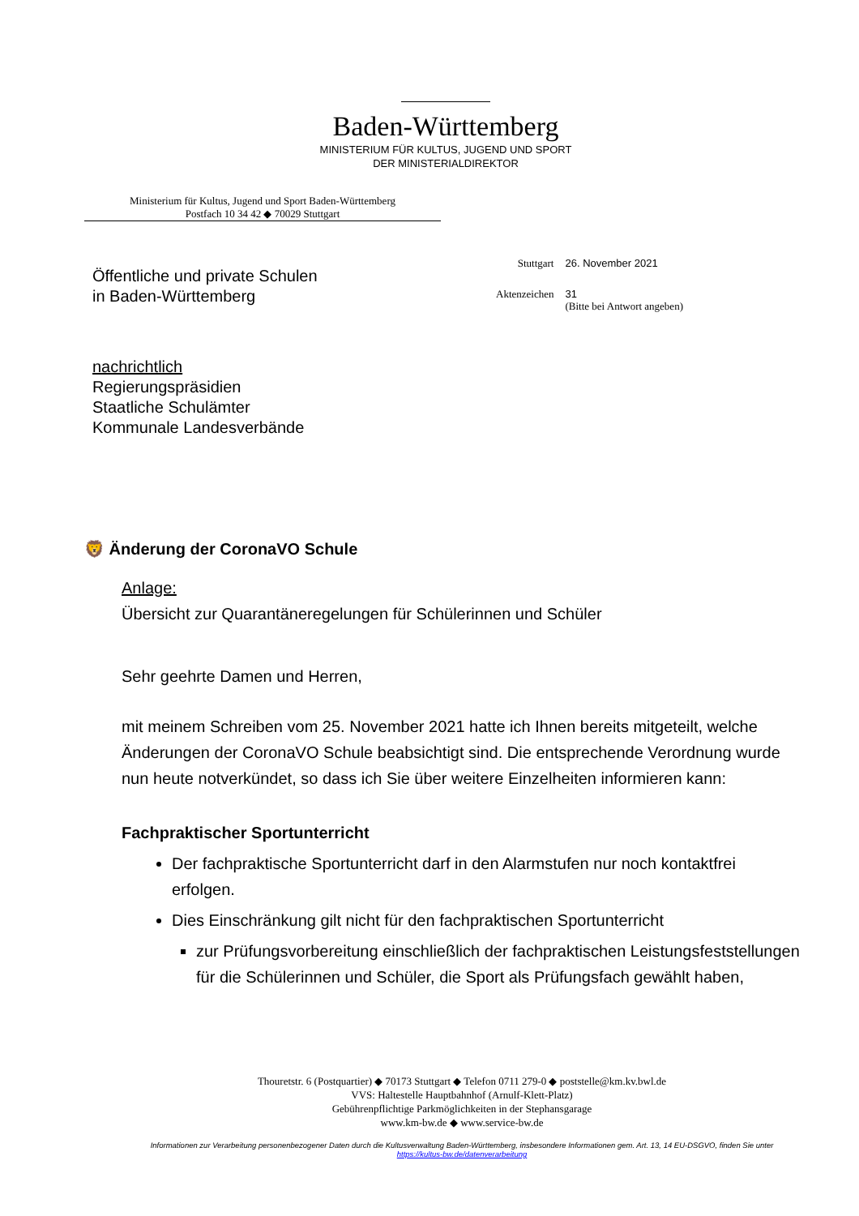Baden-Württemberg
MINISTERIUM FÜR KULTUS, JUGEND UND SPORT
DER MINISTERIALDIREKTOR
Ministerium für Kultus, Jugend und Sport Baden-Württemberg
Postfach 10 34 42 ◆ 70029 Stuttgart
Öffentliche und private Schulen
in Baden-Württemberg
| Stuttgart | 26. November 2021 |
| Aktenzeichen | 31 (Bitte bei Antwort angeben) |
nachrichtlich
Regierungspräsidien
Staatliche Schulämter
Kommunale Landesverbände
🦁 Änderung der CoronaVO Schule
Anlage:
Übersicht zur Quarantäneregelungen für Schülerinnen und Schüler
Sehr geehrte Damen und Herren,
mit meinem Schreiben vom 25. November 2021 hatte ich Ihnen bereits mitgeteilt, welche Änderungen der CoronaVO Schule beabsichtigt sind. Die entsprechende Verordnung wurde nun heute notverkündet, so dass ich Sie über weitere Einzelheiten informieren kann:
Fachpraktischer Sportunterricht
Der fachpraktische Sportunterricht darf in den Alarmstufen nur noch kontaktfrei erfolgen.
Dies Einschränkung gilt nicht für den fachpraktischen Sportunterricht
zur Prüfungsvorbereitung einschließlich der fachpraktischen Leistungsfeststellungen für die Schülerinnen und Schüler, die Sport als Prüfungsfach gewählt haben,
Thouretstr. 6 (Postquartier) ◆ 70173 Stuttgart ◆ Telefon 0711 279-0 ◆ poststelle@km.kv.bwl.de
VVS: Haltestelle Hauptbahnhof (Arnulf-Klett-Platz)
Gebührenpflichtige Parkmöglichkeiten in der Stephansgarage
www.km-bw.de ◆ www.service-bw.de
Informationen zur Verarbeitung personenbezogener Daten durch die Kultusverwaltung Baden-Württemberg, insbesondere Informationen gem. Art. 13, 14 EU-DSGVO, finden Sie unter https://kultus-bw.de/datenverarbeitung